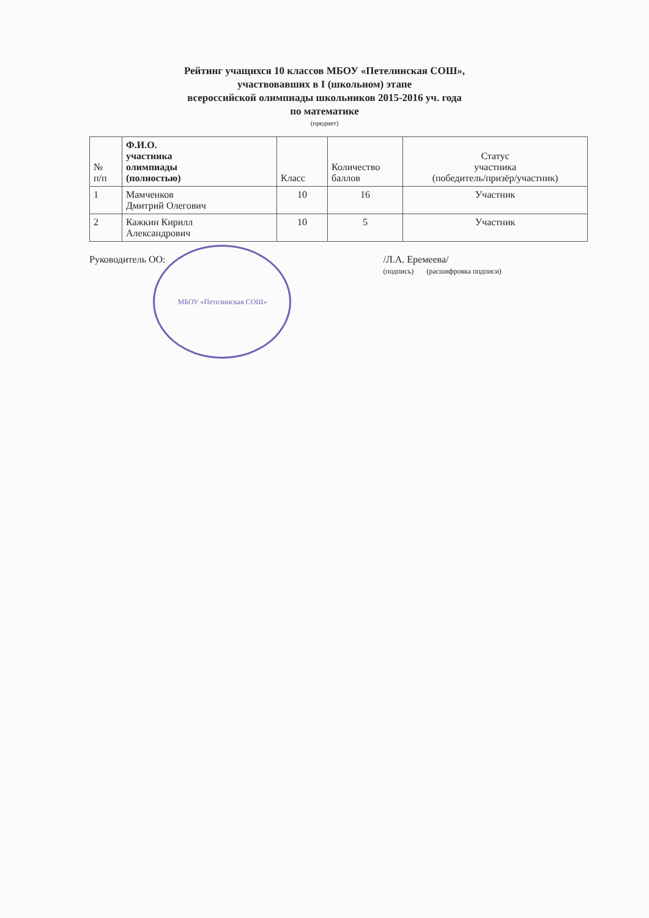Рейтинг учащихся 10 классов МБОУ «Петелинская СОШ»,
участвовавших в I (школьном) этапе
всероссийской олимпиады школьников 2015-2016 уч. года
по математике
(предмет)
| № п/п | Ф.И.О. участника олимпиады (полностью) | Класс | Количество баллов | Статус участника (победитель/призёр/участник) |
| --- | --- | --- | --- | --- |
| 1 | Мамченков Дмитрий Олегович | 10 | 16 | Участник |
| 2 | Кажкин Кирилл Александрович | 10 | 5 | Участник |
Руководитель ОО:
МБОУ «Петелинская СОШ»
/Л.А. Еремеева/
(подпись) (расшифровка подписи)